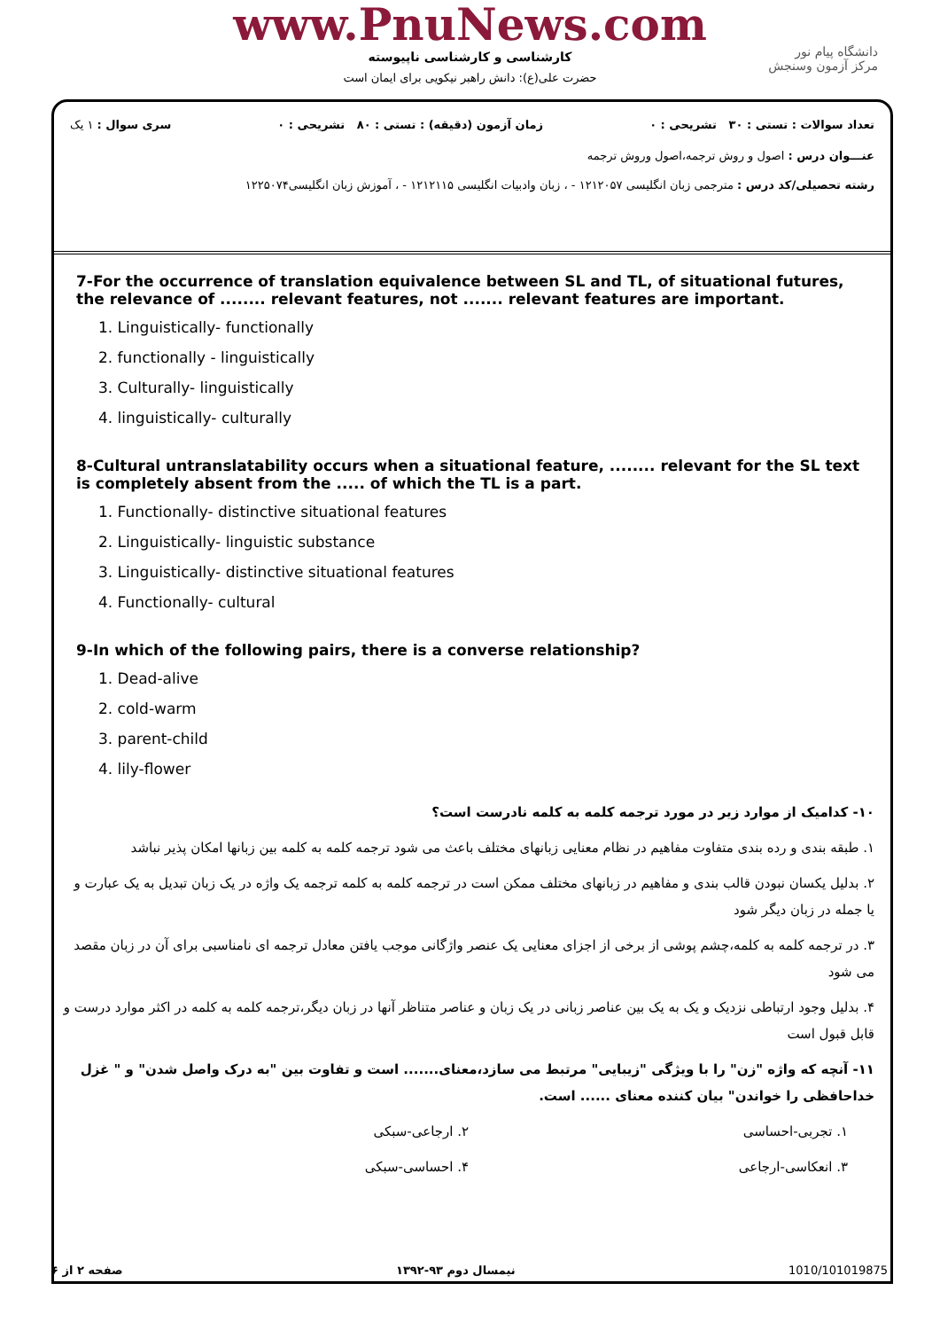www.PnuNews.com
کارشناسی و کارشناسی ناپیوسته
حضرت علی(ع): دانش راهبر نیکویی برای ایمان است
دانشگاه پیام نور
مرکز آزمون وسنجش
تعداد سوالات : تستی : ۳۰ تشریحی : ۰ زمان آزمون (دقیقه) : تستی : ۸۰ تشریحی : ۰ سری سوال : ۱ یک
عنـــوان درس : اصول و روش ترجمه،اصول وروش ترجمه
رشته تحصیلی/کد درس : مترجمی زبان انگلیسی ۱۲۱۲۰۵۷ - ، زبان وادبیات انگلیسی ۱۲۱۲۱۱۵ - ، آموزش زبان انگلیسی۱۲۲۵۰۷۴
7-For the occurrence of translation equivalence between SL and TL, of situational futures, the relevance of ........ relevant features, not ....... relevant features are important.
1. Linguistically- functionally
2. functionally - linguistically
3. Culturally- linguistically
4. linguistically- culturally
8-Cultural untranslatability occurs when a situational feature, ........ relevant for the SL text is completely absent from the ..... of which the TL is a part.
1. Functionally- distinctive situational features
2. Linguistically- linguistic substance
3. Linguistically- distinctive situational features
4. Functionally- cultural
9-In which of the following pairs, there is a converse relationship?
1. Dead-alive
2. cold-warm
3. parent-child
4. lily-flower
۱۰- کدامیک از موارد زیر در مورد ترجمه کلمه به کلمه نادرست است؟
۱. طبقه بندی و رده بندی متفاوت مفاهیم در نظام معنایی زبانهای مختلف باعث می شود ترجمه کلمه به کلمه بین زبانها امکان پذیر نباشد
۲. بدلیل یکسان نبودن قالب بندی و مفاهیم در زبانهای مختلف ممکن است در ترجمه کلمه به کلمه ترجمه یک واژه در یک زبان تبدیل به یک عبارت و یا جمله در زبان دیگر شود
۳. در ترجمه کلمه به کلمه،چشم پوشی از برخی از اجزای معنایی یک عنصر واژگانی موجب یافتن معادل ترجمه ای نامناسبی برای آن در زبان مقصد می شود
۴. بدلیل وجود ارتباطی نزدیک و یک به یک بین عناصر زبانی در یک زبان و عناصر متناظر آنها در زبان دیگر،ترجمه کلمه به کلمه در اکثر موارد درست و قابل قبول است
۱۱- آنچه که واژه "زن" را با ویژگی "زیبایی" مرتبط می سازد،معنای....... است و تفاوت بین "به درک واصل شدن" و " غزل خداحافظی را خواندن" بیان کننده معنای ...... است.
۱. تجربی-احساسی ۲. ارجاعی-سبکی
۳. انعکاسی-ارجاعی ۴. احساسی-سبکی
صفحه ۲ از ۶ نیمسال دوم ۹۳-۱۳۹۲ 1010/101019875